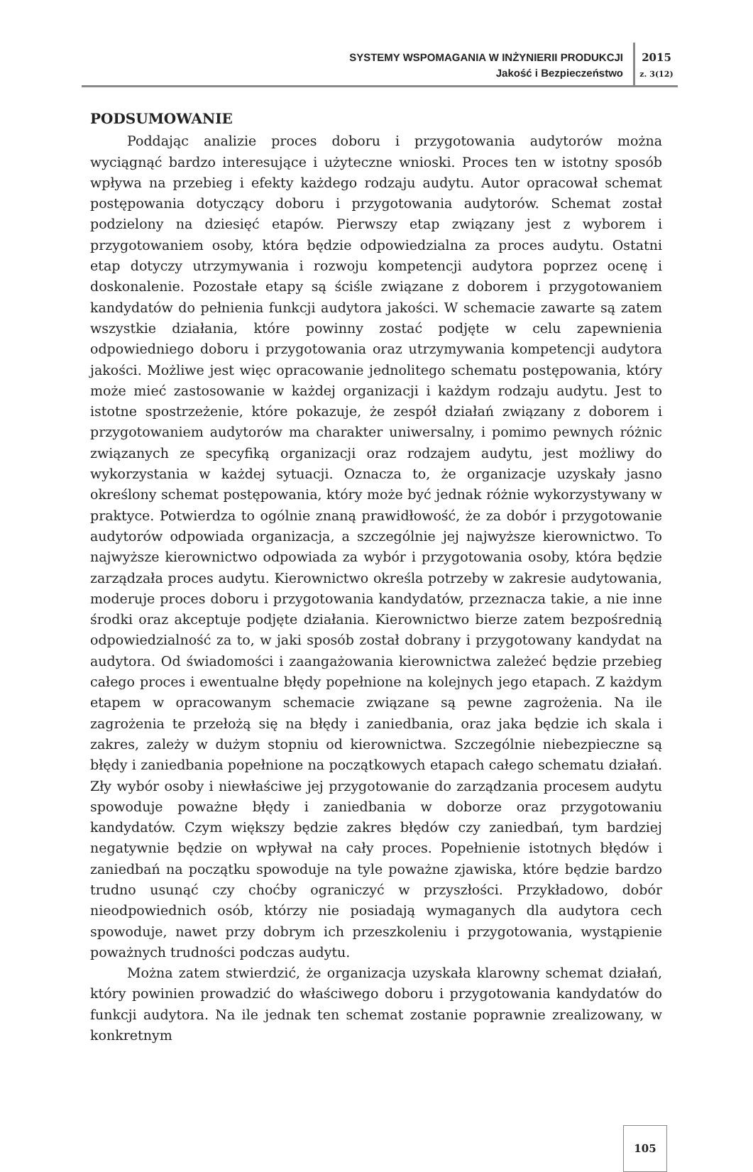SYSTEMY WSPOMAGANIA W INŻYNIERII PRODUKCJI
Jakość i Bezpieczeństwo
2015
z. 3(12)
PODSUMOWANIE
Poddając analizie proces doboru i przygotowania audytorów można wyciągnąć bardzo interesujące i użyteczne wnioski. Proces ten w istotny sposób wpływa na przebieg i efekty każdego rodzaju audytu. Autor opracował schemat postępowania dotyczący doboru i przygotowania audytorów. Schemat został podzielony na dziesięć etapów. Pierwszy etap związany jest z wyborem i przygotowaniem osoby, która będzie odpowiedzialna za proces audytu. Ostatni etap dotyczy utrzymywania i rozwoju kompetencji audytora poprzez ocenę i doskonalenie. Pozostałe etapy są ściśle związane z doborem i przygotowaniem kandydatów do pełnienia funkcji audytora jakości. W schemacie zawarte są zatem wszystkie działania, które powinny zostać podjęte w celu zapewnienia odpowiedniego doboru i przygotowania oraz utrzymywania kompetencji audytora jakości. Możliwe jest więc opracowanie jednolitego schematu postępowania, który może mieć zastosowanie w każdej organizacji i każdym rodzaju audytu. Jest to istotne spostrzeżenie, które pokazuje, że zespół działań związany z doborem i przygotowaniem audytorów ma charakter uniwersalny, i pomimo pewnych różnic związanych ze specyfiką organizacji oraz rodzajem audytu, jest możliwy do wykorzystania w każdej sytuacji. Oznacza to, że organizacje uzyskały jasno określony schemat postępowania, który może być jednak różnie wykorzystywany w praktyce. Potwierdza to ogólnie znaną prawidłowość, że za dobór i przygotowanie audytorów odpowiada organizacja, a szczególnie jej najwyższe kierownictwo. To najwyższe kierownictwo odpowiada za wybór i przygotowania osoby, która będzie zarządzała proces audytu. Kierownictwo określa potrzeby w zakresie audytowania, moderuje proces doboru i przygotowania kandydatów, przeznacza takie, a nie inne środki oraz akceptuje podjęte działania. Kierownictwo bierze zatem bezpośrednią odpowiedzialność za to, w jaki sposób został dobrany i przygotowany kandydat na audytora. Od świadomości i zaangażowania kierownictwa zależeć będzie przebieg całego proces i ewentualne błędy popełnione na kolejnych jego etapach. Z każdym etapem w opracowanym schemacie związane są pewne zagrożenia. Na ile zagrożenia te przełożą się na błędy i zaniedbania, oraz jaka będzie ich skala i zakres, zależy w dużym stopniu od kierownictwa. Szczególnie niebezpieczne są błędy i zaniedbania popełnione na początkowych etapach całego schematu działań. Zły wybór osoby i niewłaściwe jej przygotowanie do zarządzania procesem audytu spowoduje poważne błędy i zaniedbania w doborze oraz przygotowaniu kandydatów. Czym większy będzie zakres błędów czy zaniedbań, tym bardziej negatywnie będzie on wpływał na cały proces. Popełnienie istotnych błędów i zaniedbań na początku spowoduje na tyle poważne zjawiska, które będzie bardzo trudno usunąć czy choćby ograniczyć w przyszłości. Przykładowo, dobór nieodpowiednich osób, którzy nie posiadają wymaganych dla audytora cech spowoduje, nawet przy dobrym ich przeszkoleniu i przygotowania, wystąpienie poważnych trudności podczas audytu.
Można zatem stwierdzić, że organizacja uzyskała klarowny schemat działań, który powinien prowadzić do właściwego doboru i przygotowania kandydatów do funkcji audytora. Na ile jednak ten schemat zostanie poprawnie zrealizowany, w konkretnym
105